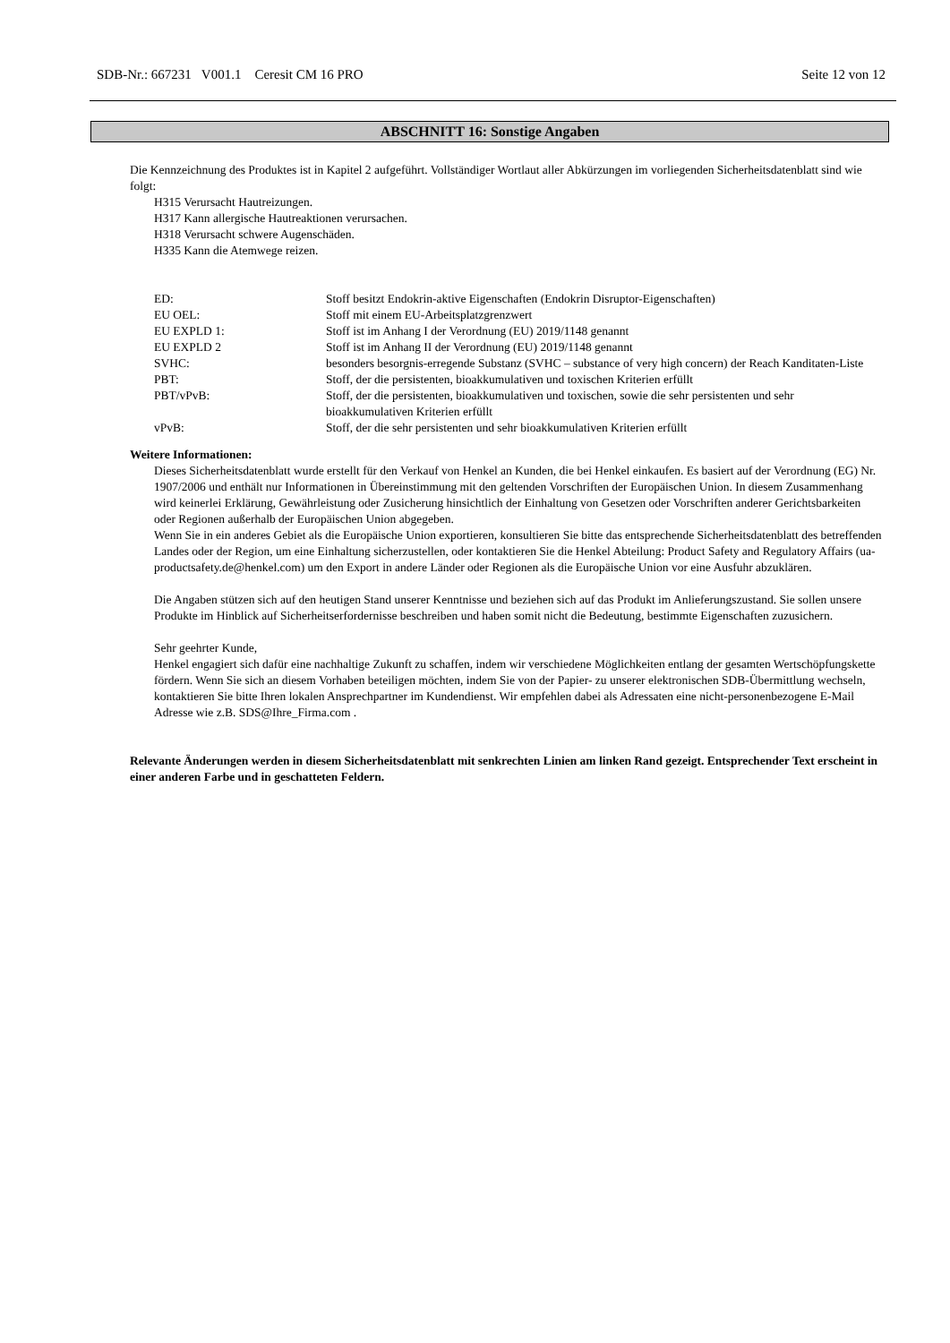SDB-Nr.: 667231 V001.1 Ceresit CM 16 PRO Seite 12 von 12
ABSCHNITT 16: Sonstige Angaben
Die Kennzeichnung des Produktes ist in Kapitel 2 aufgeführt. Vollständiger Wortlaut aller Abkürzungen im vorliegenden Sicherheitsdatenblatt sind wie folgt:
H315 Verursacht Hautreizungen.
H317 Kann allergische Hautreaktionen verursachen.
H318 Verursacht schwere Augenschäden.
H335 Kann die Atemwege reizen.
| ED: | Stoff besitzt Endokrin-aktive Eigenschaften (Endokrin Disruptor-Eigenschaften) |
| EU OEL: | Stoff mit einem EU-Arbeitsplatzgrenzwert |
| EU EXPLD 1: | Stoff ist im Anhang I der Verordnung (EU) 2019/1148 genannt |
| EU EXPLD 2 | Stoff ist im Anhang II der Verordnung (EU) 2019/1148 genannt |
| SVHC: | besonders besorgnis-erregende Substanz (SVHC – substance of very high concern) der Reach Kanditaten-Liste |
| PBT: | Stoff, der die persistenten, bioakkumulativen und toxischen Kriterien erfüllt |
| PBT/vPvB: | Stoff, der die persistenten, bioakkumulativen und toxischen, sowie die sehr persistenten und sehr bioakkumulativen Kriterien erfüllt |
| vPvB: | Stoff, der die sehr persistenten und sehr bioakkumulativen Kriterien erfüllt |
Weitere Informationen:
Dieses Sicherheitsdatenblatt wurde erstellt für den Verkauf von Henkel an Kunden, die bei Henkel einkaufen. Es basiert auf der Verordnung (EG) Nr. 1907/2006 und enthält nur Informationen in Übereinstimmung mit den geltenden Vorschriften der Europäischen Union. In diesem Zusammenhang wird keinerlei Erklärung, Gewährleistung oder Zusicherung hinsichtlich der Einhaltung von Gesetzen oder Vorschriften anderer Gerichtsbarkeiten oder Regionen außerhalb der Europäischen Union abgegeben.
Wenn Sie in ein anderes Gebiet als die Europäische Union exportieren, konsultieren Sie bitte das entsprechende Sicherheitsdatenblatt des betreffenden Landes oder der Region, um eine Einhaltung sicherzustellen, oder kontaktieren Sie die Henkel Abteilung: Product Safety and Regulatory Affairs (ua-productsafety.de@henkel.com) um den Export in andere Länder oder Regionen als die Europäische Union vor eine Ausfuhr abzuklären.
Die Angaben stützen sich auf den heutigen Stand unserer Kenntnisse und beziehen sich auf das Produkt im Anlieferungszustand. Sie sollen unsere Produkte im Hinblick auf Sicherheitserfordernisse beschreiben und haben somit nicht die Bedeutung, bestimmte Eigenschaften zuzusichern.
Sehr geehrter Kunde,
Henkel engagiert sich dafür eine nachhaltige Zukunft zu schaffen, indem wir verschiedene Möglichkeiten entlang der gesamten Wertschöpfungskette fördern. Wenn Sie sich an diesem Vorhaben beteiligen möchten, indem Sie von der Papier- zu unserer elektronischen SDB-Übermittlung wechseln, kontaktieren Sie bitte Ihren lokalen Ansprechpartner im Kundendienst. Wir empfehlen dabei als Adressaten eine nicht-personenbezogene E-Mail Adresse wie z.B. SDS@Ihre_Firma.com .
Relevante Änderungen werden in diesem Sicherheitsdatenblatt mit senkrechten Linien am linken Rand gezeigt. Entsprechender Text erscheint in einer anderen Farbe und in geschatteten Feldern.